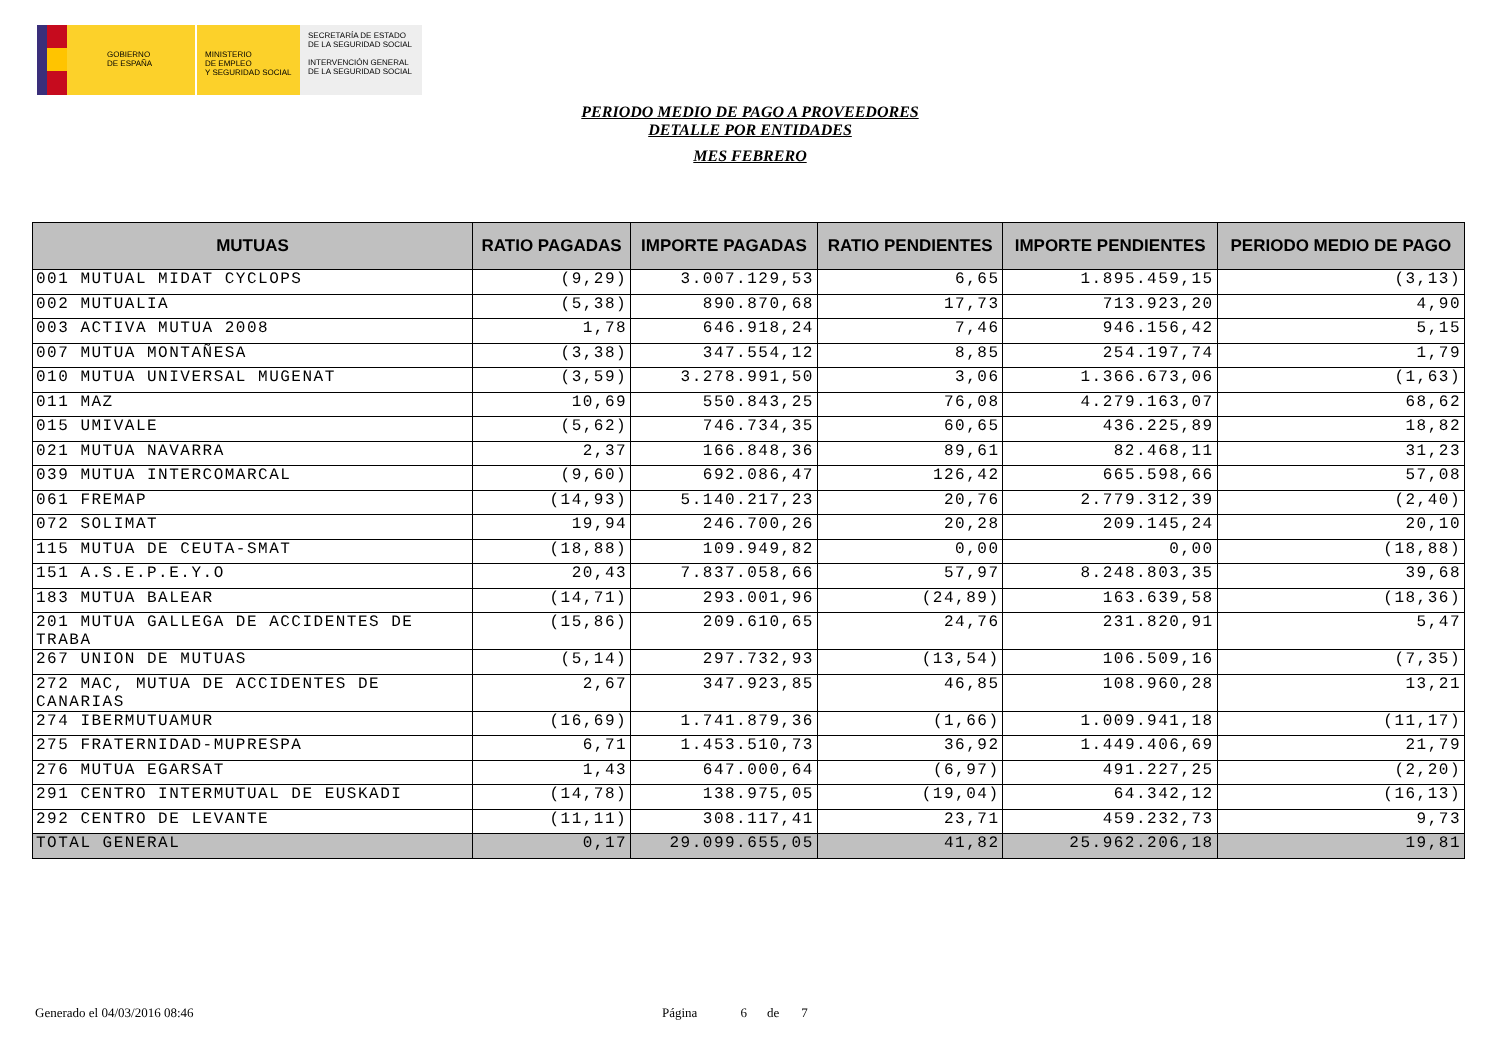GOBIERNO
DE ESPAÑA
MINISTERIO
DE EMPLEO
Y SEGURIDAD SOCIAL
SECRETARÍA DE ESTADO
DE LA SEGURIDAD SOCIAL
INTERVENCIÓN GENERAL
DE LA SEGURIDAD SOCIAL
PERIODO MEDIO DE PAGO A PROVEEDORES
DETALLE POR ENTIDADES
MES FEBRERO
| MUTUAS | RATIO PAGADAS | IMPORTE PAGADAS | RATIO PENDIENTES | IMPORTE PENDIENTES | PERIODO MEDIO DE PAGO |
| --- | --- | --- | --- | --- | --- |
| 001 MUTUAL MIDAT CYCLOPS | (9,29) | 3.007.129,53 | 6,65 | 1.895.459,15 | (3,13) |
| 002 MUTUALIA | (5,38) | 890.870,68 | 17,73 | 713.923,20 | 4,90 |
| 003 ACTIVA MUTUA 2008 | 1,78 | 646.918,24 | 7,46 | 946.156,42 | 5,15 |
| 007 MUTUA MONTAÑESA | (3,38) | 347.554,12 | 8,85 | 254.197,74 | 1,79 |
| 010 MUTUA UNIVERSAL MUGENAT | (3,59) | 3.278.991,50 | 3,06 | 1.366.673,06 | (1,63) |
| 011 MAZ | 10,69 | 550.843,25 | 76,08 | 4.279.163,07 | 68,62 |
| 015 UMIVALE | (5,62) | 746.734,35 | 60,65 | 436.225,89 | 18,82 |
| 021 MUTUA NAVARRA | 2,37 | 166.848,36 | 89,61 | 82.468,11 | 31,23 |
| 039 MUTUA INTERCOMARCAL | (9,60) | 692.086,47 | 126,42 | 665.598,66 | 57,08 |
| 061 FREMAP | (14,93) | 5.140.217,23 | 20,76 | 2.779.312,39 | (2,40) |
| 072 SOLIMAT | 19,94 | 246.700,26 | 20,28 | 209.145,24 | 20,10 |
| 115 MUTUA DE CEUTA-SMAT | (18,88) | 109.949,82 | 0,00 | 0,00 | (18,88) |
| 151 A.S.E.P.E.Y.O | 20,43 | 7.837.058,66 | 57,97 | 8.248.803,35 | 39,68 |
| 183 MUTUA BALEAR | (14,71) | 293.001,96 | (24,89) | 163.639,58 | (18,36) |
| 201 MUTUA GALLEGA DE ACCIDENTES DE TRABA | (15,86) | 209.610,65 | 24,76 | 231.820,91 | 5,47 |
| 267 UNION DE MUTUAS | (5,14) | 297.732,93 | (13,54) | 106.509,16 | (7,35) |
| 272 MAC, MUTUA DE ACCIDENTES DE CANARIAS | 2,67 | 347.923,85 | 46,85 | 108.960,28 | 13,21 |
| 274 IBERMUTUAMUR | (16,69) | 1.741.879,36 | (1,66) | 1.009.941,18 | (11,17) |
| 275 FRATERNIDAD-MUPRESPA | 6,71 | 1.453.510,73 | 36,92 | 1.449.406,69 | 21,79 |
| 276 MUTUA EGARSAT | 1,43 | 647.000,64 | (6,97) | 491.227,25 | (2,20) |
| 291 CENTRO INTERMUTUAL DE EUSKADI | (14,78) | 138.975,05 | (19,04) | 64.342,12 | (16,13) |
| 292 CENTRO DE LEVANTE | (11,11) | 308.117,41 | 23,71 | 459.232,73 | 9,73 |
| TOTAL GENERAL | 0,17 | 29.099.655,05 | 41,82 | 25.962.206,18 | 19,81 |
Generado el 04/03/2016 08:46 Página 6 de 7